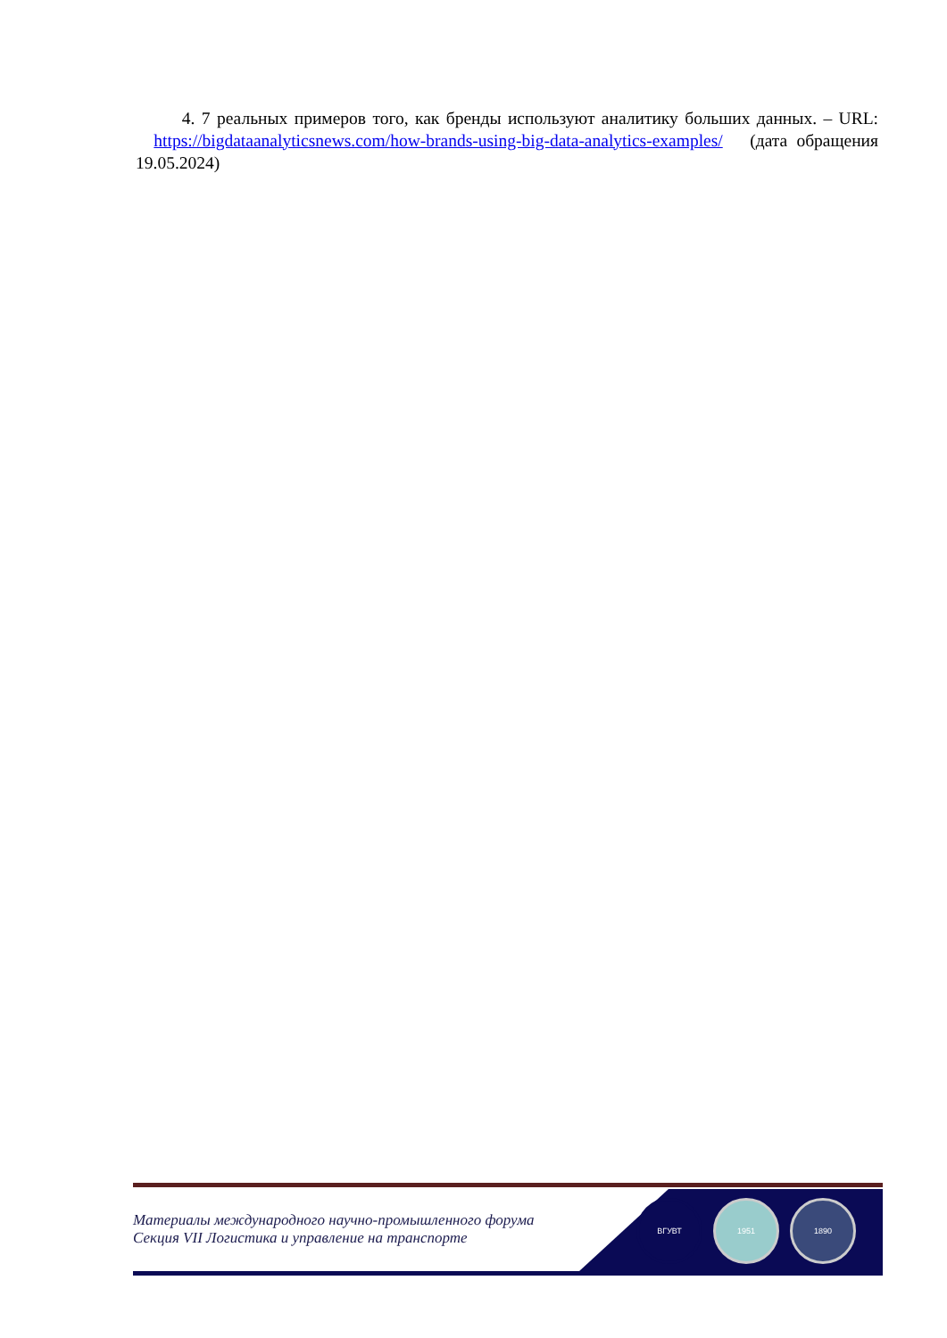4. 7 реальных примеров того, как бренды используют аналитику больших данных. – URL: https://bigdataanalyticsnews.com/how-brands-using-big-data-analytics-examples/ (дата обращения 19.05.2024)
Материалы международного научно-промышленного форума
Секция VII Логистика и управление на транспорте
ВГУВТ 1951 1890